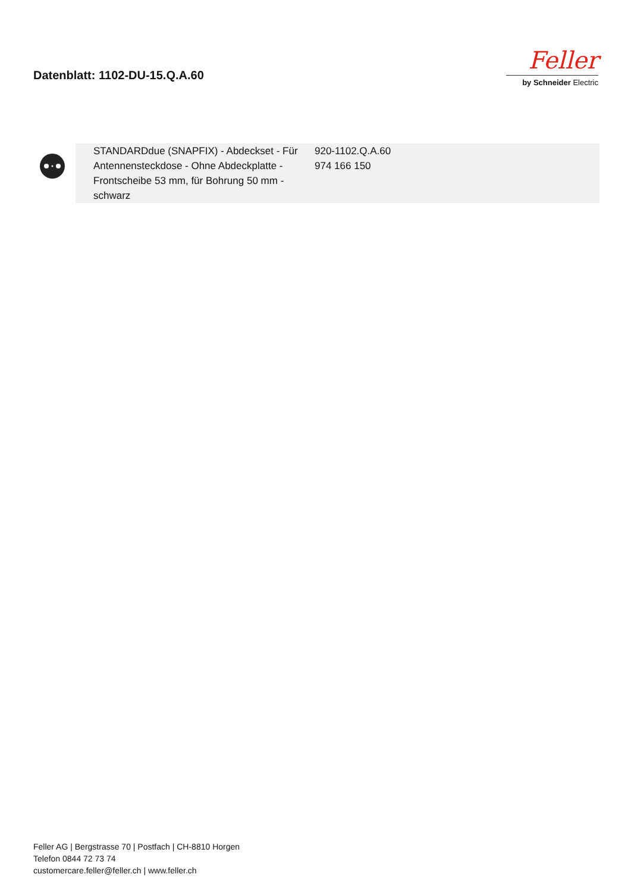Datenblatt: 1102-DU-15.Q.A.60
Feller
by Schneider Electric
| | STANDARDdue (SNAPFIX) - Abdeckset - Für Antennensteckdose - Ohne Abdeckplatte - Frontscheibe 53 mm, für Bohrung 50 mm - schwarz | 920-1102.Q.A.60 974 166 150 |
Feller AG | Bergstrasse 70 | Postfach | CH-8810 Horgen
Telefon 0844 72 73 74
customercare.feller@feller.ch | www.feller.ch